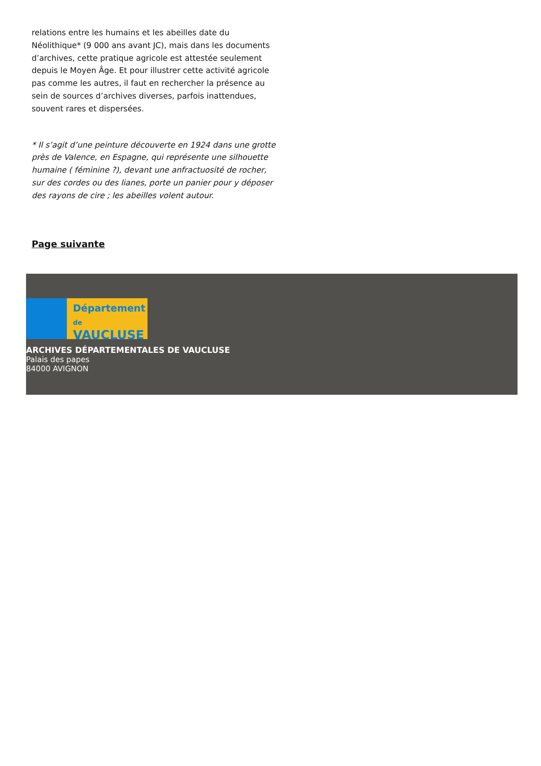relations entre les humains et les abeilles date du Néolithique* (9 000 ans avant JC), mais dans les documents d’archives, cette pratique agricole est attestée seulement depuis le Moyen Âge. Et pour illustrer cette activité agricole pas comme les autres, il faut en rechercher la présence au sein de sources d’archives diverses, parfois inattendues, souvent rares et dispersées.
* Il s’agit d’une peinture découverte en 1924 dans une grotte près de Valence, en Espagne, qui représente une silhouette humaine ( féminine ?), devant une anfractuosité de rocher, sur des cordes ou des lianes, porte un panier pour y déposer des rayons de cire ; les abeilles volent autour.
Page suivante
Département
de VAUCLUSE
ARCHIVES DÉPARTEMENTALES DE VAUCLUSE
Palais des papes
84000 AVIGNON